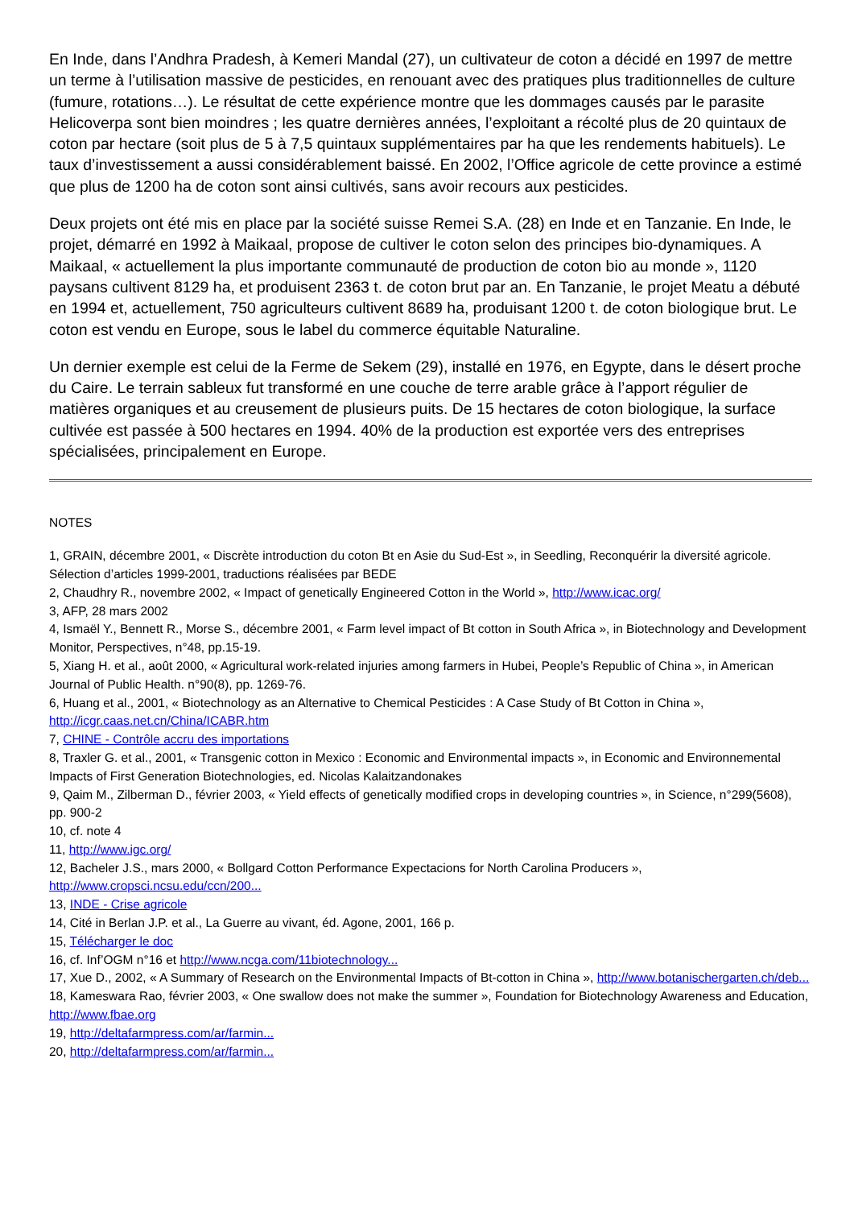En Inde, dans l’Andhra Pradesh, à Kemeri Mandal (27), un cultivateur de coton a décidé en 1997 de mettre un terme à l’utilisation massive de pesticides, en renouant avec des pratiques plus traditionnelles de culture (fumure, rotations…). Le résultat de cette expérience montre que les dommages causés par le parasite Helicoverpa sont bien moindres ; les quatre dernières années, l’exploitant a récolté plus de 20 quintaux de coton par hectare (soit plus de 5 à 7,5 quintaux supplémentaires par ha que les rendements habituels). Le taux d’investissement a aussi considérablement baissé. En 2002, l’Office agricole de cette province a estimé que plus de 1200 ha de coton sont ainsi cultivés, sans avoir recours aux pesticides.
Deux projets ont été mis en place par la société suisse Remei S.A. (28) en Inde et en Tanzanie. En Inde, le projet, démarré en 1992 à Maikaal, propose de cultiver le coton selon des principes bio-dynamiques. A Maikaal, « actuellement la plus importante communauté de production de coton bio au monde », 1120 paysans cultivent 8129 ha, et produisent 2363 t. de coton brut par an. En Tanzanie, le projet Meatu a débuté en 1994 et, actuellement, 750 agriculteurs cultivent 8689 ha, produisant 1200 t. de coton biologique brut. Le coton est vendu en Europe, sous le label du commerce équitable Naturaline.
Un dernier exemple est celui de la Ferme de Sekem (29), installé en 1976, en Egypte, dans le désert proche du Caire. Le terrain sableux fut transformé en une couche de terre arable grâce à l’apport régulier de matières organiques et au creusement de plusieurs puits. De 15 hectares de coton biologique, la surface cultivée est passée à 500 hectares en 1994. 40% de la production est exportée vers des entreprises spécialisées, principalement en Europe.
NOTES
1, GRAIN, décembre 2001, « Discrète introduction du coton Bt en Asie du Sud-Est », in Seedling, Reconquérir la diversité agricole.
Sélection d’articles 1999-2001, traductions réalisées par BEDE
2, Chaudhry R., novembre 2002, « Impact of genetically Engineered Cotton in the World », http://www.icac.org/
3, AFP, 28 mars 2002
4, Ismaël Y., Bennett R., Morse S., décembre 2001, « Farm level impact of Bt cotton in South Africa », in Biotechnology and Development Monitor, Perspectives, n°48, pp.15-19.
5, Xiang H. et al., août 2000, « Agricultural work-related injuries among farmers in Hubei, People’s Republic of China », in American Journal of Public Health. n°90(8), pp. 1269-76.
6, Huang et al., 2001, « Biotechnology as an Alternative to Chemical Pesticides : A Case Study of Bt Cotton in China », http://icgr.caas.net.cn/China/ICABR.htm
7, CHINE - Contrôle accru des importations
8, Traxler G. et al., 2001, « Transgenic cotton in Mexico : Economic and Environmental impacts », in Economic and Environnemental Impacts of First Generation Biotechnologies, ed. Nicolas Kalaitzandonakes
9, Qaim M., Zilberman D., février 2003, « Yield effects of genetically modified crops in developing countries », in Science, n°299(5608), pp. 900-2
10, cf. note 4
11, http://www.igc.org/
12, Bacheler J.S., mars 2000, « Bollgard Cotton Performance Expectacions for North Carolina Producers », http://www.cropsci.ncsu.edu/ccn/200...
13, INDE - Crise agricole
14, Cité in Berlan J.P. et al., La Guerre au vivant, éd. Agone, 2001, 166 p.
15, Télécharger le doc
16, cf. Inf’OGM n°16 et http://www.ncga.com/11biotechnology...
17, Xue D., 2002, « A Summary of Research on the Environmental Impacts of Bt-cotton in China », http://www.botanischergarten.ch/deb...
18, Kameswara Rao, février 2003, « One swallow does not make the summer », Foundation for Biotechnology Awareness and Education, http://www.fbae.org
19, http://deltafarmpress.com/ar/farmin...
20, http://deltafarmpress.com/ar/farmin...